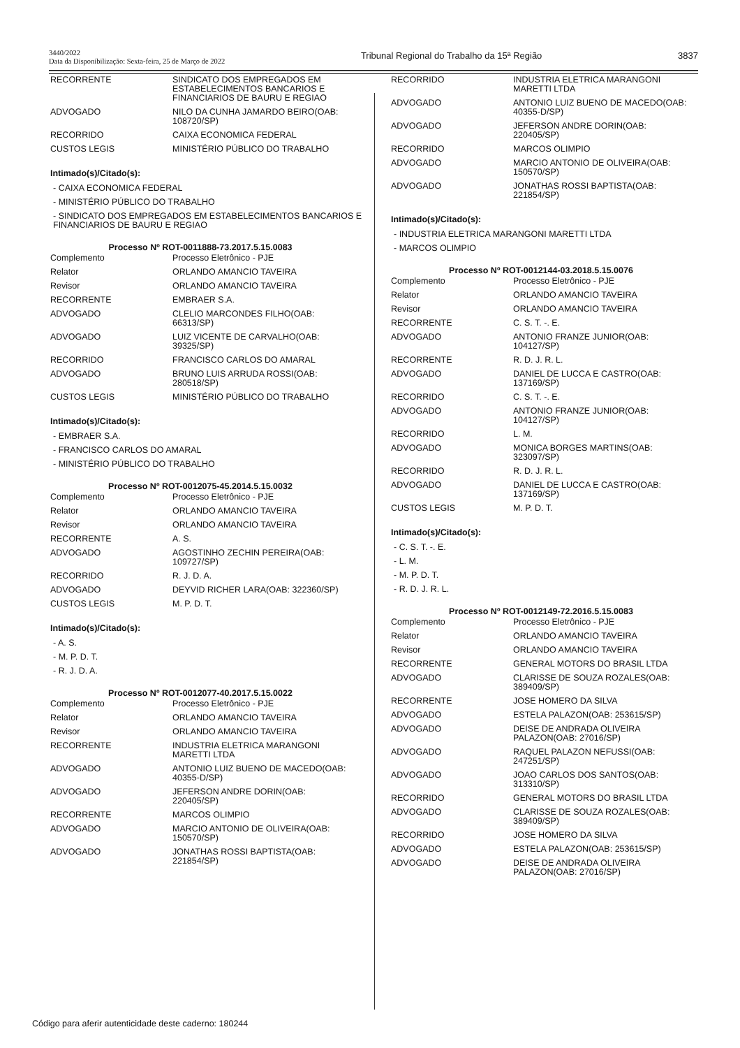3440/2022
Data da Disponibilização: Sexta-feira, 25 de Março de 2022
Tribunal Regional do Trabalho da 15ª Região
3837
| RECORRENTE | SINDICATO DOS EMPREGADOS EM ESTABELECIMENTOS BANCARIOS E FINANCIARIOS DE BAURU E REGIAO |
| ADVOGADO | NILO DA CUNHA JAMARDO BEIRO(OAB: 108720/SP) |
| RECORRIDO | CAIXA ECONOMICA FEDERAL |
| CUSTOS LEGIS | MINISTÉRIO PÚBLICO DO TRABALHO |
Intimado(s)/Citado(s):
- CAIXA ECONOMICA FEDERAL
- MINISTÉRIO PÚBLICO DO TRABALHO
- SINDICATO DOS EMPREGADOS EM ESTABELECIMENTOS BANCARIOS E FINANCIARIOS DE BAURU E REGIAO
Processo Nº ROT-0011888-73.2017.5.15.0083
| Complemento | Processo Eletrônico - PJE |
| Relator | ORLANDO AMANCIO TAVEIRA |
| Revisor | ORLANDO AMANCIO TAVEIRA |
| RECORRENTE | EMBRAER S.A. |
| ADVOGADO | CLELIO MARCONDES FILHO(OAB: 66313/SP) |
| ADVOGADO | LUIZ VICENTE DE CARVALHO(OAB: 39325/SP) |
| RECORRIDO | FRANCISCO CARLOS DO AMARAL |
| ADVOGADO | BRUNO LUIS ARRUDA ROSSI(OAB: 280518/SP) |
| CUSTOS LEGIS | MINISTÉRIO PÚBLICO DO TRABALHO |
Intimado(s)/Citado(s):
- EMBRAER S.A.
- FRANCISCO CARLOS DO AMARAL
- MINISTÉRIO PÚBLICO DO TRABALHO
Processo Nº ROT-0012075-45.2014.5.15.0032
| Complemento | Processo Eletrônico - PJE |
| Relator | ORLANDO AMANCIO TAVEIRA |
| Revisor | ORLANDO AMANCIO TAVEIRA |
| RECORRENTE | A. S. |
| ADVOGADO | AGOSTINHO ZECHIN PEREIRA(OAB: 109727/SP) |
| RECORRIDO | R. J. D. A. |
| ADVOGADO | DEYVID RICHER LARA(OAB: 322360/SP) |
| CUSTOS LEGIS | M. P. D. T. |
Intimado(s)/Citado(s):
- A. S.
- M. P. D. T.
- R. J. D. A.
Processo Nº ROT-0012077-40.2017.5.15.0022
| Complemento | Processo Eletrônico - PJE |
| Relator | ORLANDO AMANCIO TAVEIRA |
| Revisor | ORLANDO AMANCIO TAVEIRA |
| RECORRENTE | INDUSTRIA ELETRICA MARANGONI MARETTI LTDA |
| ADVOGADO | ANTONIO LUIZ BUENO DE MACEDO(OAB: 40355-D/SP) |
| ADVOGADO | JEFERSON ANDRE DORIN(OAB: 220405/SP) |
| RECORRENTE | MARCOS OLIMPIO |
| ADVOGADO | MARCIO ANTONIO DE OLIVEIRA(OAB: 150570/SP) |
| ADVOGADO | JONATHAS ROSSI BAPTISTA(OAB: 221854/SP) |
| RECORRIDO | INDUSTRIA ELETRICA MARANGONI MARETTI LTDA |
| ADVOGADO | ANTONIO LUIZ BUENO DE MACEDO(OAB: 40355-D/SP) |
| ADVOGADO | JEFERSON ANDRE DORIN(OAB: 220405/SP) |
| RECORRIDO | MARCOS OLIMPIO |
| ADVOGADO | MARCIO ANTONIO DE OLIVEIRA(OAB: 150570/SP) |
| ADVOGADO | JONATHAS ROSSI BAPTISTA(OAB: 221854/SP) |
Intimado(s)/Citado(s):
- INDUSTRIA ELETRICA MARANGONI MARETTI LTDA
- MARCOS OLIMPIO
Processo Nº ROT-0012144-03.2018.5.15.0076
| Complemento | Processo Eletrônico - PJE |
| Relator | ORLANDO AMANCIO TAVEIRA |
| Revisor | ORLANDO AMANCIO TAVEIRA |
| RECORRENTE | C. S. T. -. E. |
| ADVOGADO | ANTONIO FRANZE JUNIOR(OAB: 104127/SP) |
| RECORRENTE | R. D. J. R. L. |
| ADVOGADO | DANIEL DE LUCCA E CASTRO(OAB: 137169/SP) |
| RECORRIDO | C. S. T. -. E. |
| ADVOGADO | ANTONIO FRANZE JUNIOR(OAB: 104127/SP) |
| RECORRIDO | L. M. |
| ADVOGADO | MONICA BORGES MARTINS(OAB: 323097/SP) |
| RECORRIDO | R. D. J. R. L. |
| ADVOGADO | DANIEL DE LUCCA E CASTRO(OAB: 137169/SP) |
| CUSTOS LEGIS | M. P. D. T. |
Intimado(s)/Citado(s):
- C. S. T. -. E.
- L. M.
- M. P. D. T.
- R. D. J. R. L.
Processo Nº ROT-0012149-72.2016.5.15.0083
| Complemento | Processo Eletrônico - PJE |
| Relator | ORLANDO AMANCIO TAVEIRA |
| Revisor | ORLANDO AMANCIO TAVEIRA |
| RECORRENTE | GENERAL MOTORS DO BRASIL LTDA |
| ADVOGADO | CLARISSE DE SOUZA ROZALES(OAB: 389409/SP) |
| RECORRENTE | JOSE HOMERO DA SILVA |
| ADVOGADO | ESTELA PALAZON(OAB: 253615/SP) |
| ADVOGADO | DEISE DE ANDRADA OLIVEIRA PALAZON(OAB: 27016/SP) |
| ADVOGADO | RAQUEL PALAZON NEFUSSI(OAB: 247251/SP) |
| ADVOGADO | JOAO CARLOS DOS SANTOS(OAB: 313310/SP) |
| RECORRIDO | GENERAL MOTORS DO BRASIL LTDA |
| ADVOGADO | CLARISSE DE SOUZA ROZALES(OAB: 389409/SP) |
| RECORRIDO | JOSE HOMERO DA SILVA |
| ADVOGADO | ESTELA PALAZON(OAB: 253615/SP) |
| ADVOGADO | DEISE DE ANDRADA OLIVEIRA PALAZON(OAB: 27016/SP) |
Código para aferir autenticidade deste caderno: 180244